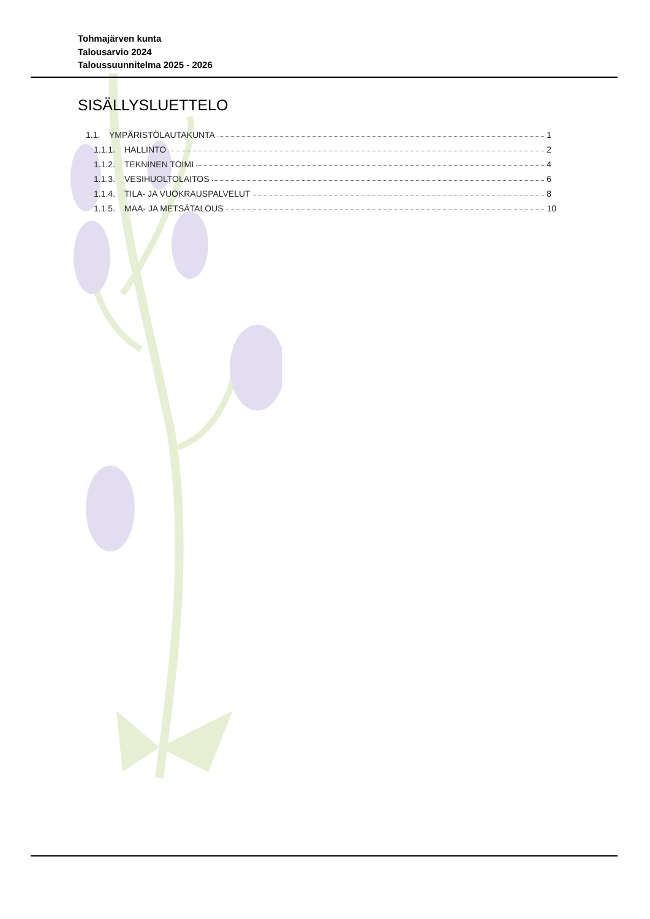Tohmajärven kunta
Talousarvio 2024
Taloussuunnitelma 2025 - 2026
SISÄLLYSLUETTELO
1.1. YMPÄRISTÖLAUTAKUNTA 1
1.1.1. HALLINTO 2
1.1.2. TEKNINEN TOIMI 4
1.1.3. VESIHUOLTOLAITOS 6
1.1.4. TILA- JA VUOKRAUSPALVELUT 8
1.1.5. MAA- JA METSÄTALOUS 10